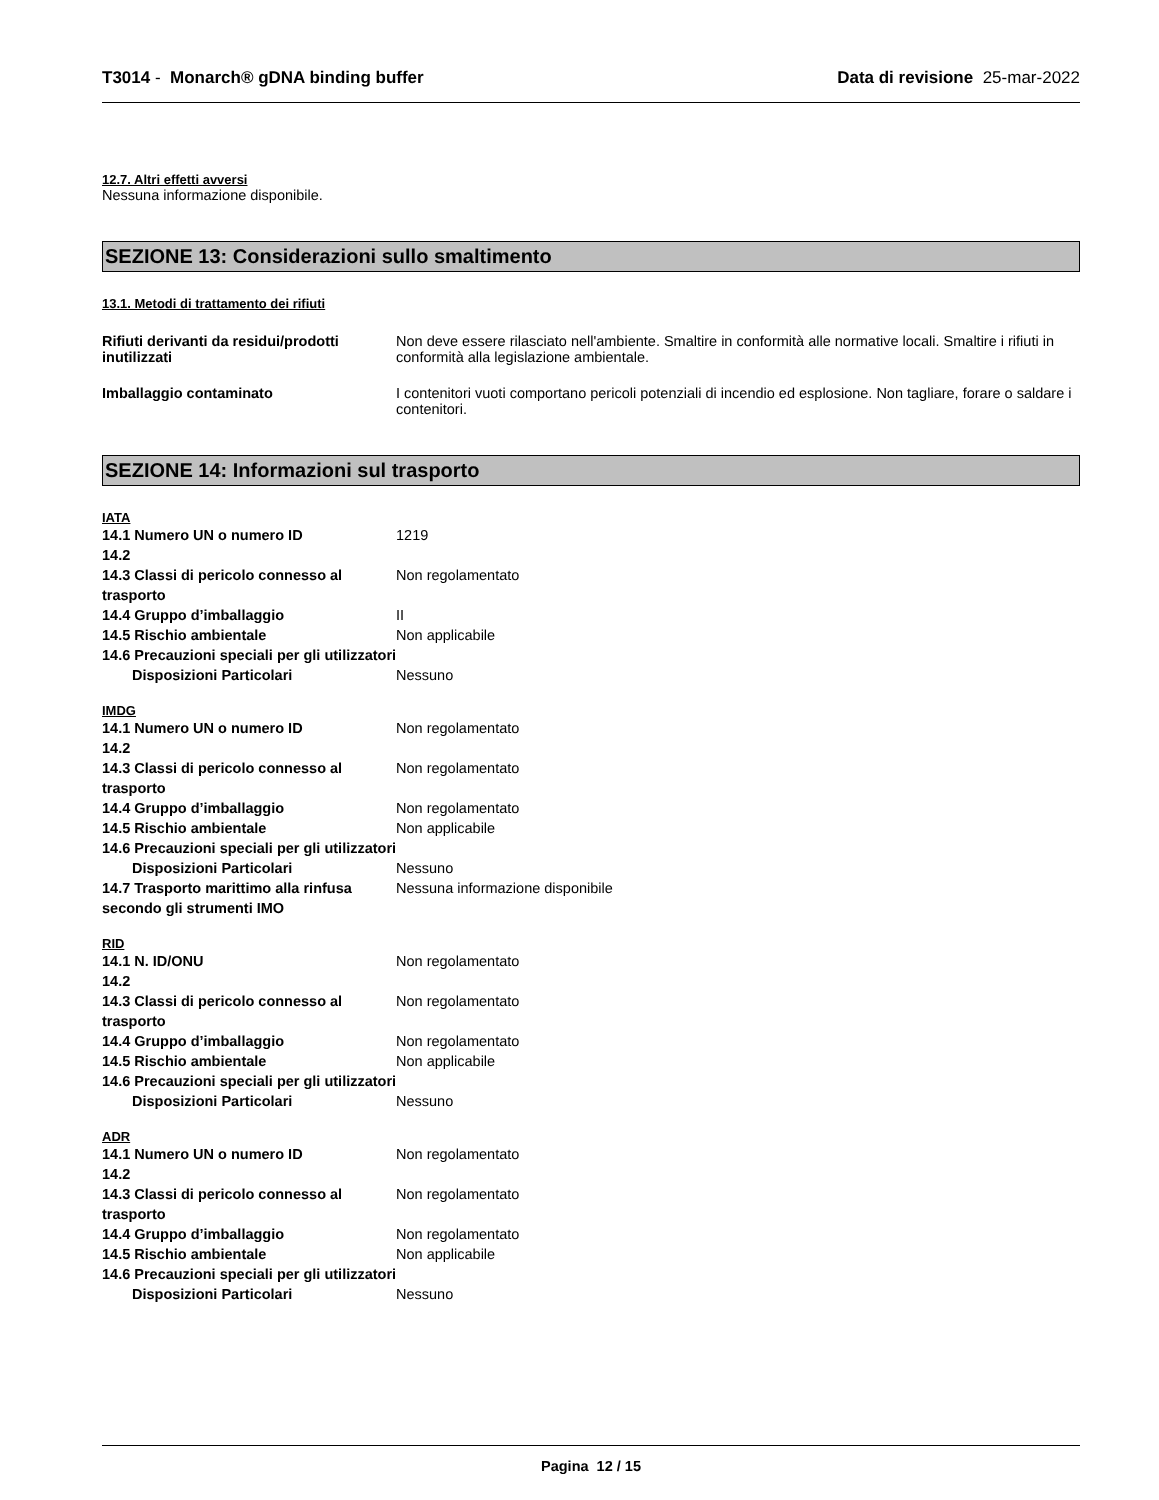T3014 - Monarch® gDNA binding buffer Data di revisione 25-mar-2022
12.7. Altri effetti avversi
Nessuna informazione disponibile.
SEZIONE 13: Considerazioni sullo smaltimento
13.1. Metodi di trattamento dei rifiuti
Rifiuti derivanti da residui/prodotti inutilizzati
Non deve essere rilasciato nell'ambiente. Smaltire in conformità alle normative locali. Smaltire i rifiuti in conformità alla legislazione ambientale.
Imballaggio contaminato I contenitori vuoti comportano pericoli potenziali di incendio ed esplosione. Non tagliare, forare o saldare i contenitori.
SEZIONE 14: Informazioni sul trasporto
IATA
14.1 Numero UN o numero ID 1219 14.2 14.3 Classi di pericolo connesso al trasporto Non regolamentato 14.4 Gruppo d’imballaggio II 14.5 Rischio ambientale Non applicabile
14.6 Precauzioni speciali per gli utilizzatori Disposizioni Particolari Nessuno
IMDG
14.1 Numero UN o numero ID Non regolamentato 14.2 14.3 Classi di pericolo connesso al trasporto Non regolamentato 14.4 Gruppo d’imballaggio Non regolamentato 14.5 Rischio ambientale Non applicabile 14.6 Precauzioni speciali per gli utilizzatori Disposizioni Particolari Nessuno 14.7 Trasporto marittimo alla rinfusa secondo gli strumenti IMO Nessuna informazione disponibile
RID
14.1 N. ID/ONU Non regolamentato 14.2 14.3 Classi di pericolo connesso al trasporto Non regolamentato 14.4 Gruppo d’imballaggio Non regolamentato 14.5 Rischio ambientale Non applicabile 14.6 Precauzioni speciali per gli utilizzatori Disposizioni Particolari Nessuno
ADR
14.1 Numero UN o numero ID Non regolamentato 14.2 14.3 Classi di pericolo connesso al trasporto Non regolamentato 14.4 Gruppo d’imballaggio Non regolamentato 14.5 Rischio ambientale Non applicabile 14.6 Precauzioni speciali per gli utilizzatori Disposizioni Particolari Nessuno
Pagina 12 / 15